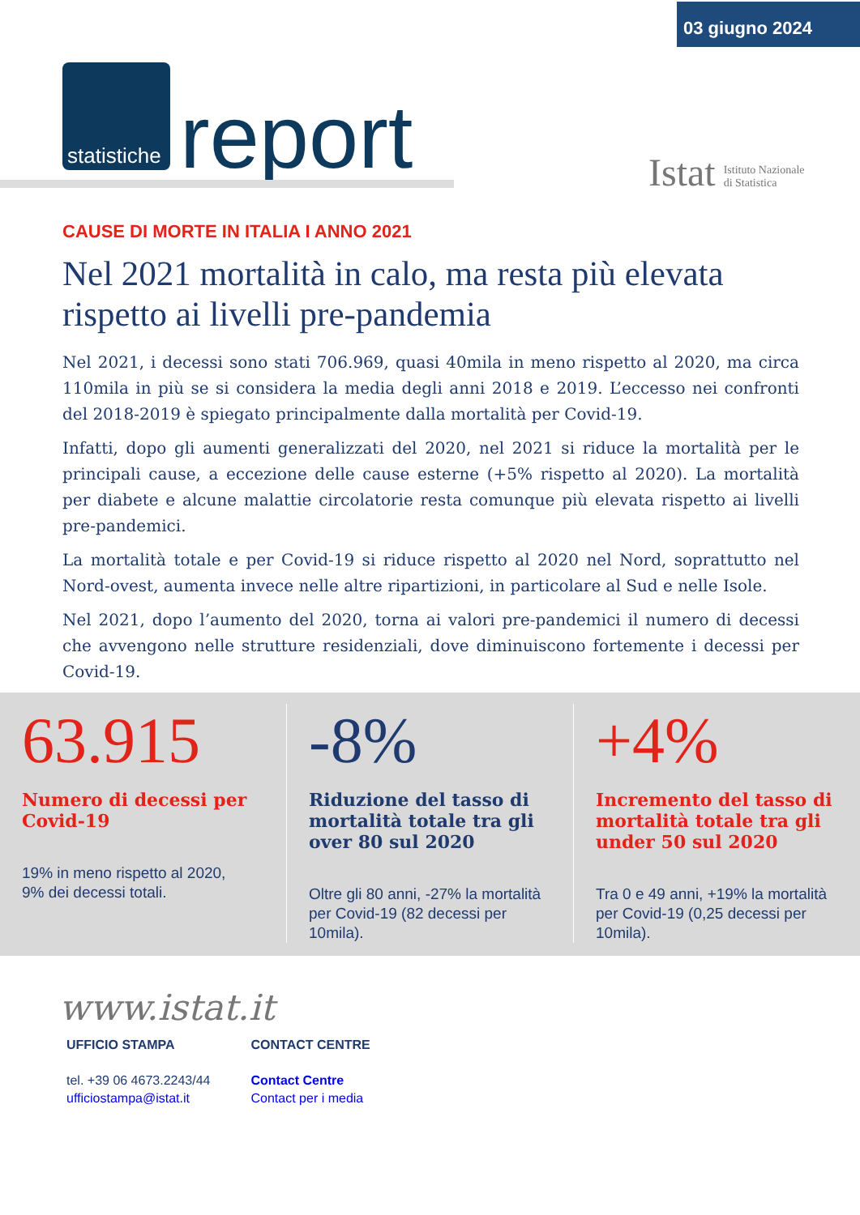03 giugno 2024
statistiche
report
Istat Istituto Nazionale
di Statistica
CAUSE DI MORTE IN ITALIA I ANNO 2021
Nel 2021 mortalità in calo, ma resta più elevata rispetto ai livelli pre-pandemia
Nel 2021, i decessi sono stati 706.969, quasi 40mila in meno rispetto al 2020, ma circa 110mila in più se si considera la media degli anni 2018 e 2019. L’eccesso nei confronti del 2018-2019 è spiegato principalmente dalla mortalità per Covid-19.
Infatti, dopo gli aumenti generalizzati del 2020, nel 2021 si riduce la mortalità per le principali cause, a eccezione delle cause esterne (+5% rispetto al 2020). La mortalità per diabete e alcune malattie circolatorie resta comunque più elevata rispetto ai livelli pre-pandemici.
La mortalità totale e per Covid-19 si riduce rispetto al 2020 nel Nord, soprattutto nel Nord-ovest, aumenta invece nelle altre ripartizioni, in particolare al Sud e nelle Isole.
Nel 2021, dopo l’aumento del 2020, torna ai valori pre-pandemici il numero di decessi che avvengono nelle strutture residenziali, dove diminuiscono fortemente i decessi per Covid-19.
63.915
Numero di decessi per Covid-19
19% in meno rispetto al 2020,
9% dei decessi totali.
-8%
Riduzione del tasso di mortalità totale tra gli over 80 sul 2020
Oltre gli 80 anni, -27% la mortalità per Covid-19 (82 decessi per 10mila).
+4%
Incremento del tasso di mortalità totale tra gli under 50 sul 2020
Tra 0 e 49 anni, +19% la mortalità per Covid-19 (0,25 decessi per 10mila).
www.istat.it
UFFICIO STAMPA
tel. +39 06 4673.2243/44
ufficiostampa@istat.it
CONTACT CENTRE
Contact Centre
Contact per i media